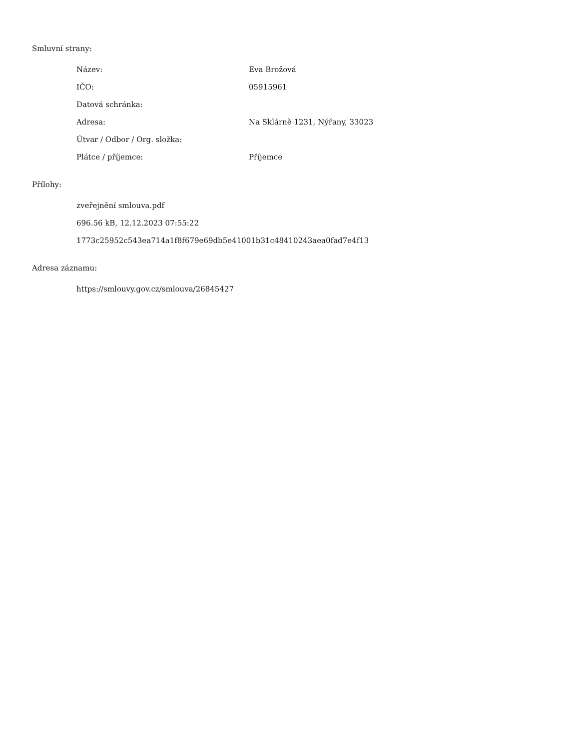Smluvní strany:
| Název: | Eva Brožová |
| IČO: | 05915961 |
| Datová schránka: | |
| Adresa: | Na Sklárně 1231, Nýřany, 33023 |
| Útvar / Odbor / Org. složka: | |
| Plátce / příjemce: | Příjemce |
Přílohy:
zveřejnění smlouva.pdf
696.56 kB, 12.12.2023 07:55:22
1773c25952c543ea714a1f8f679e69db5e41001b31c48410243aea0fad7e4f13
Adresa záznamu:
https://smlouvy.gov.cz/smlouva/26845427